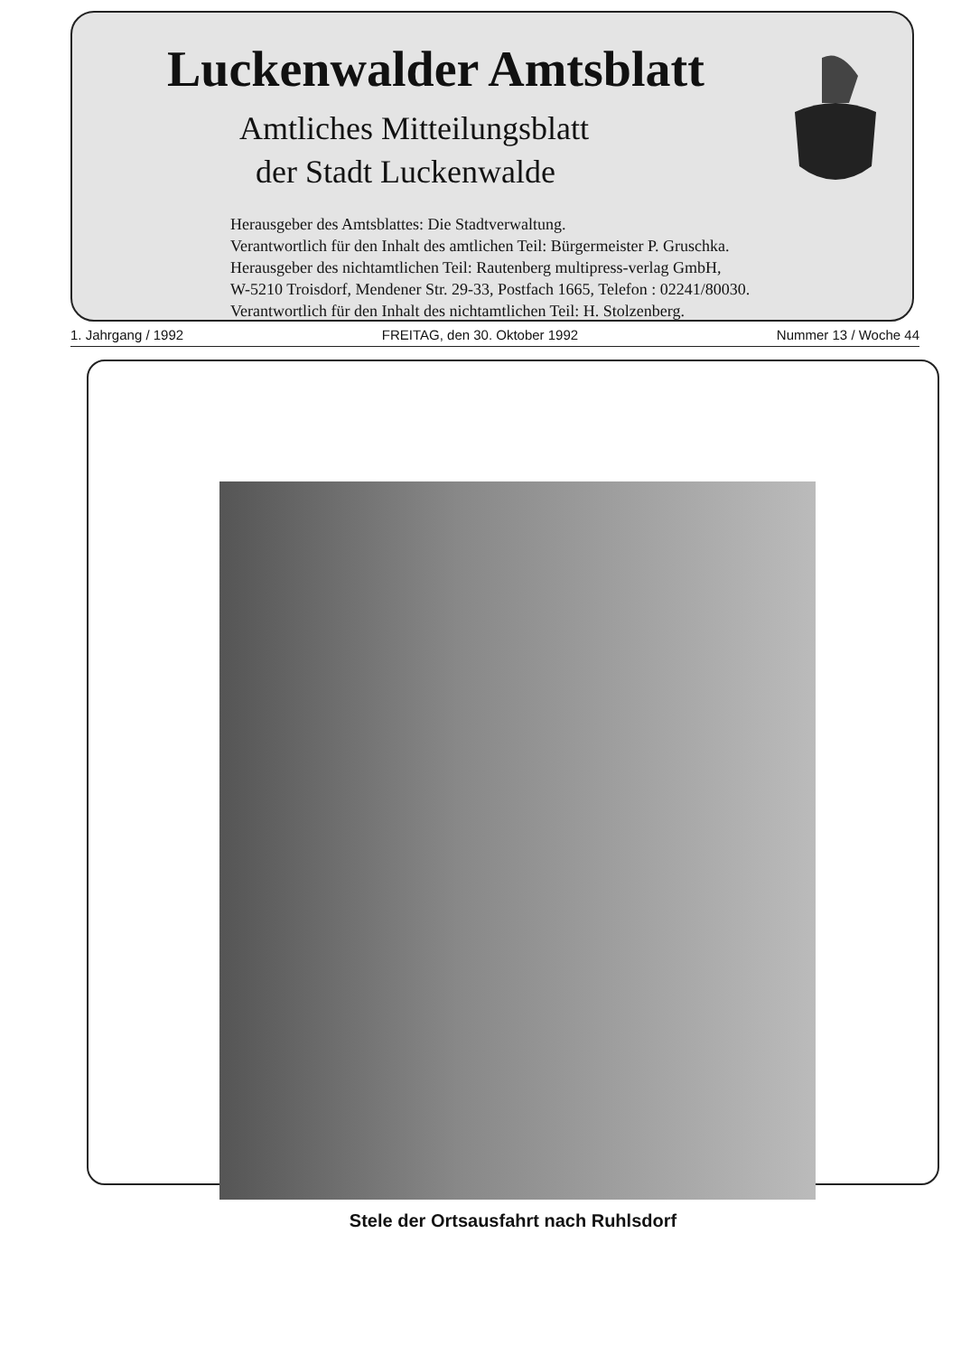Luckenwalder Amtsblatt
Amtliches Mitteilungsblatt
der Stadt Luckenwalde
Herausgeber des Amtsblattes: Die Stadtverwaltung.
Verantwortlich für den Inhalt des amtlichen Teil: Bürgermeister P. Gruschka.
Herausgeber des nichtamtlichen Teil: Rautenberg multipress-verlag GmbH,
W-5210 Troisdorf, Mendener Str. 29-33, Postfach 1665, Telefon : 02241/80030.
Verantwortlich für den Inhalt des nichtamtlichen Teil: H. Stolzenberg.
1. Jahrgang / 1992 FREITAG, den 30. Oktober 1992 Nummer 13 / Woche 44
Stele der Ortsausfahrt nach Ruhlsdorf